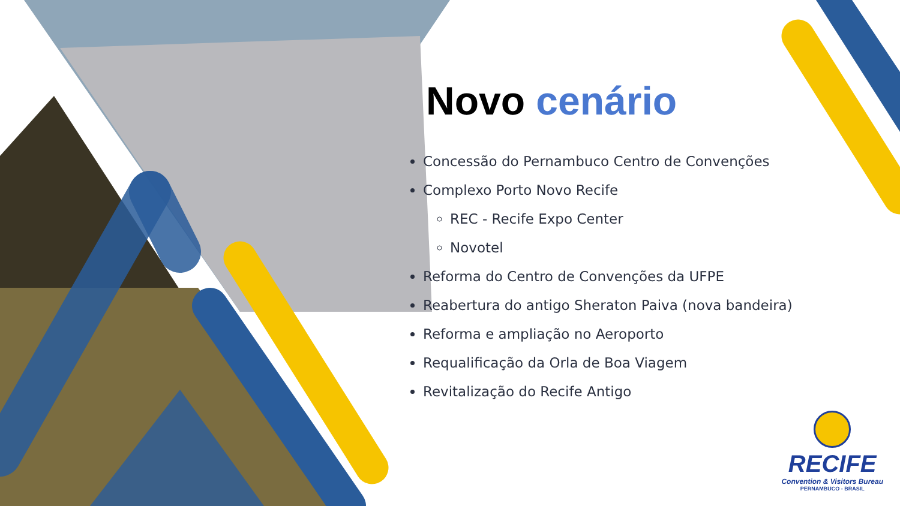Novo cenário
Concessão do Pernambuco Centro de Convenções
Complexo Porto Novo Recife
REC - Recife Expo Center
Novotel
Reforma do Centro de Convenções da UFPE
Reabertura do antigo Sheraton Paiva (nova bandeira)
Reforma e ampliação no Aeroporto
Requalificação da Orla de Boa Viagem
Revitalização do Recife Antigo
RECIFE
Convention & Visitors Bureau
PERNAMBUCO - BRASIL